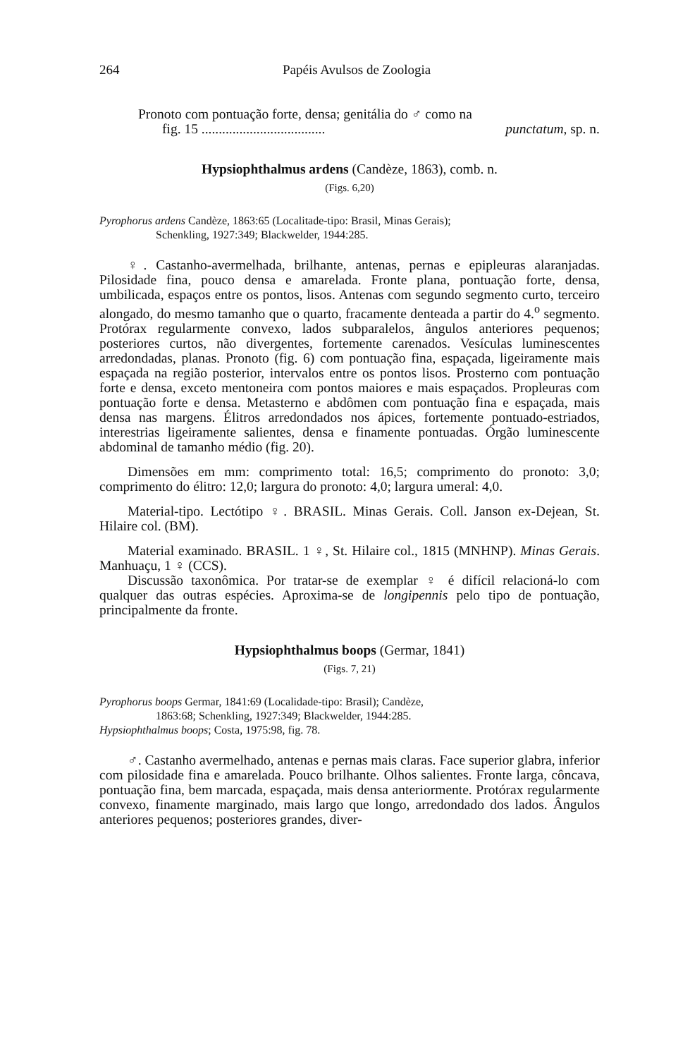264 Papéis Avulsos de Zoologia
Pronoto com pontuação forte, densa; genitália do ♂ como na
fig. 15 .................................... punctatum, sp. n.
Hypsiophthalmus ardens (Candèze, 1863), comb. n.
(Figs. 6,20)
Pyrophorus ardens Candèze, 1863:65 (Localitade-tipo: Brasil, Minas Gerais);
Schenkling, 1927:349; Blackwelder, 1944:285.
♀. Castanho-avermelhada, brilhante, antenas, pernas e epipleuras alaranjadas. Pilosidade fina, pouco densa e amarelada. Fronte plana, pontuação forte, densa, umbilicada, espaços entre os pontos, lisos. Antenas com segundo segmento curto, terceiro alongado, do mesmo tamanho que o quarto, fracamente denteada a partir do 4.<sup>o</sup> segmento. Protórax regularmente convexo, lados subparalelos, ângulos anteriores pequenos; posteriores curtos, não divergentes, fortemente carenados. Vesículas luminescentes arredondadas, planas. Pronoto (fig. 6) com pontuação fina, espaçada, ligeiramente mais espaçada na região posterior, intervalos entre os pontos lisos. Prosterno com pontuação forte e densa, exceto mentoneira com pontos maiores e mais espaçados. Propleuras com pontuação forte e densa. Metasterno e abdômen com pontuação fina e espaçada, mais densa nas margens. Élitros arredondados nos ápices, fortemente pontuado-estriados, interestrias ligeiramente salientes, densa e finamente pontuadas. Órgão luminescente abdominal de tamanho médio (fig. 20).
Dimensões em mm: comprimento total: 16,5; comprimento do pronoto: 3,0; comprimento do élitro: 12,0; largura do pronoto: 4,0; largura umeral: 4,0.
Material-tipo. Lectótipo ♀. BRASIL. Minas Gerais. Coll. Janson ex-Dejean, St. Hilaire col. (BM).
Material examinado. BRASIL. 1 ♀, St. Hilaire col., 1815 (MNHNP). Minas Gerais. Manhuaçu, 1 ♀ (CCS).
Discussão taxonômica. Por tratar-se de exemplar ♀ é difícil relacioná-lo com qualquer das outras espécies. Aproxima-se de longipennis pelo tipo de pontuação, principalmente da fronte.
Hypsiophthalmus boops (Germar, 1841)
(Figs. 7, 21)
Pyrophorus boops Germar, 1841:69 (Localidade-tipo: Brasil); Candèze,
1863:68; Schenkling, 1927:349; Blackwelder, 1944:285.
Hypsiophthalmus boops; Costa, 1975:98, fig. 78.
♂. Castanho avermelhado, antenas e pernas mais claras. Face superior glabra, inferior com pilosidade fina e amarelada. Pouco brilhante. Olhos salientes. Fronte larga, côncava, pontuação fina, bem marcada, espaçada, mais densa anteriormente. Protórax regularmente convexo, finamente marginado, mais largo que longo, arredondado dos lados. Ângulos anteriores pequenos; posteriores grandes, diver-